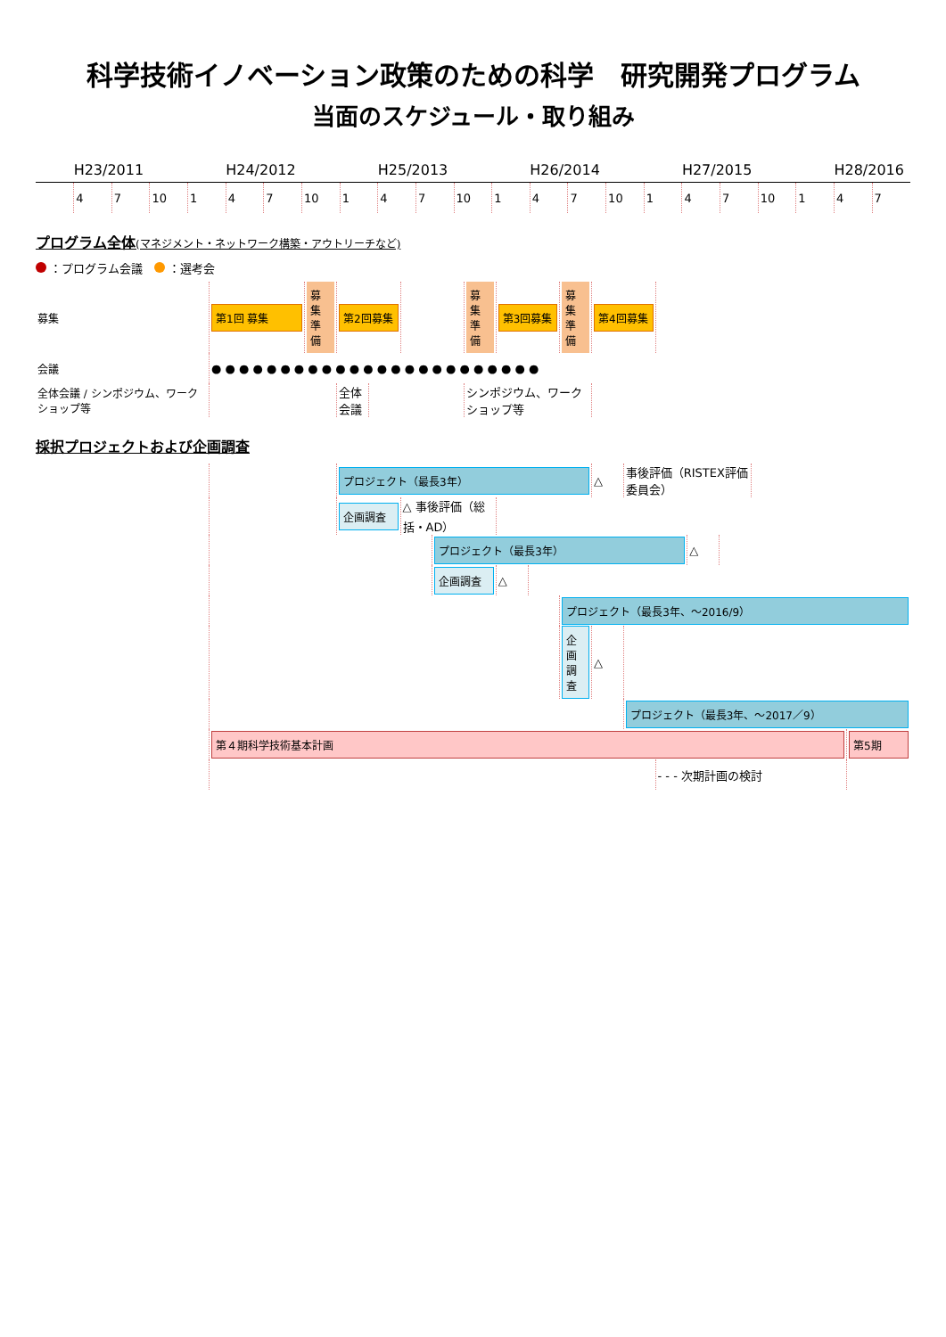科学技術イノベーション政策のための科学　研究開発プログラム
当面のスケジュール・取り組み
| | H23/2011 | | | | H24/2012 | | | | H25/2013 | | | | H26/2014 | | | | H27/2015 | | | | H28/2016 | |
| --- | --- | --- | --- | --- | --- | --- | --- | --- | --- | --- | --- | --- | --- | --- | --- | --- | --- | --- | --- | --- | --- | --- |
| | 4 | 7 | 10 | 1 | 4 | 7 | 10 | 1 | 4 | 7 | 10 | 1 | 4 | 7 | 10 | 1 | 4 | 7 | 10 | 1 | 4 | 7 |
プログラム全体(マネジメント・ネットワーク構築・アウトリーチなど)
：プログラム会議　 ：選考会
| 募集 | 第1回 募集 | 募集準備 | 第2回募集 | | | 募集準備 | 第3回募集 | 募集準備 | 第4回募集 | |
| 会議 | ● ● ● ● ● ● ● ● ● ● ● ● ● ● ● ● ● ● ● ● ● ● ● ● | | | | | | | | | |
| 全体会議 / シンポジウム、ワークショップ等 | | | 全体会議 | | | シンポジウム、ワークショップ等 | | | | |
採択プロジェクトおよび企画調査
| | | プロジェクト（最長3年） | | | | | | △ | 事後評価（RISTEX評価委員会） | | | | | |
| | | 企画調査 | △ 事後評価（総括・AD） | | | | | | | | | | | |
| | | | | プロジェクト（最長3年） | | | | | | | △ | | | |
| | | | | 企画調査 | △ | | | | | | | | | |
| | | | | | | | プロジェクト（最長3年、～2016/9） | | | | | | | |
| | | | | | | | 企画調査 | △ | | | | | | |
| | | | | | | | | | プロジェクト（最長3年、～2017／9） | | | | | |
| | 第４期科学技術基本計画 | | | | | | | | | | | | | 第5期 |
| | | | | | | | | | | - - - 次期計画の検討 | | | | |